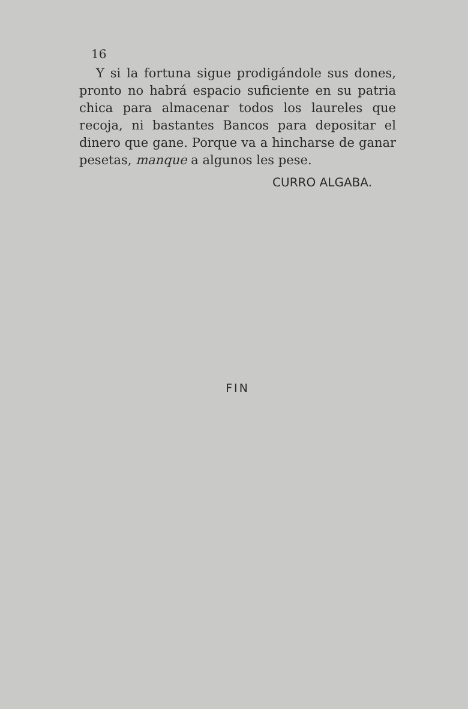16
Y si la fortuna sigue prodigándole sus dones, pronto no habrá espacio suficiente en su patria chica para almacenar todos los laureles que recoja, ni bastantes Bancos para depositar el dinero que gane. Porque va a hincharse de ganar pesetas, manque a algunos les pese.
CURRO ALGABA.
FIN